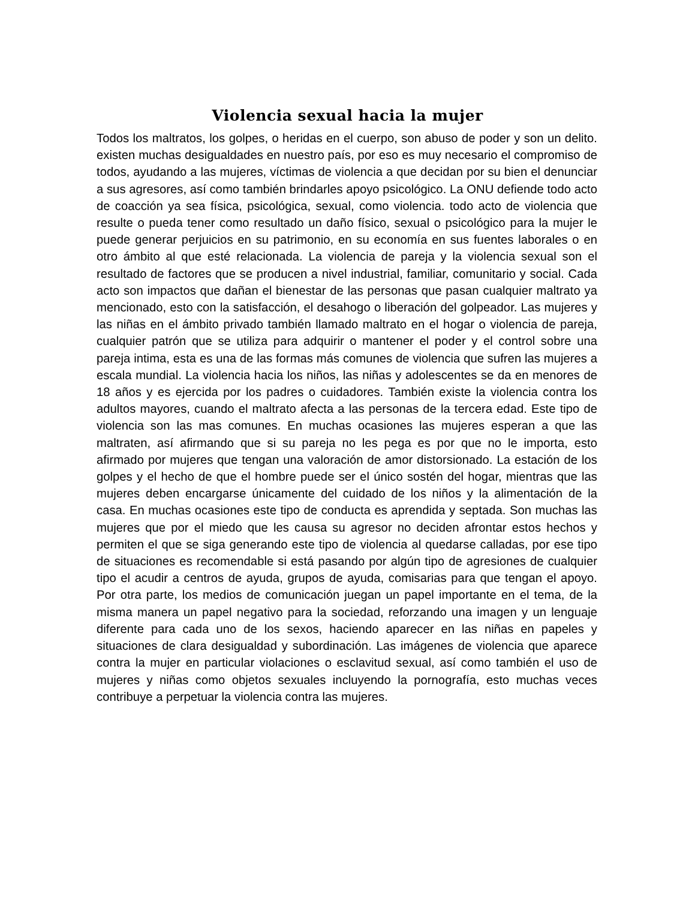Violencia sexual hacia la mujer
Todos los maltratos, los golpes, o heridas en el cuerpo, son abuso de poder y son un delito. existen muchas desigualdades en nuestro país, por eso es muy necesario el compromiso de todos, ayudando a las mujeres, víctimas de violencia a que decidan por su bien el denunciar a sus agresores, así como también brindarles apoyo psicológico. La ONU defiende todo acto de coacción ya sea física, psicológica, sexual, como violencia. todo acto de violencia que resulte o pueda tener como resultado un daño físico, sexual o psicológico para la mujer le puede generar perjuicios en su patrimonio, en su economía en sus fuentes laborales o en otro ámbito al que esté relacionada. La violencia de pareja y la violencia sexual son el resultado de factores que se producen a nivel industrial, familiar, comunitario y social. Cada acto son impactos que dañan el bienestar de las personas que pasan cualquier maltrato ya mencionado, esto con la satisfacción, el desahogo o liberación del golpeador. Las mujeres y las niñas en el ámbito privado también llamado maltrato en el hogar o violencia de pareja, cualquier patrón que se utiliza para adquirir o mantener el poder y el control sobre una pareja intima, esta es una de las formas más comunes de violencia que sufren las mujeres a escala mundial. La violencia hacia los niños, las niñas y adolescentes se da en menores de 18 años y es ejercida por los padres o cuidadores. También existe la violencia contra los adultos mayores, cuando el maltrato afecta a las personas de la tercera edad. Este tipo de violencia son las mas comunes. En muchas ocasiones las mujeres esperan a que las maltraten, así afirmando que si su pareja no les pega es por que no le importa, esto afirmado por mujeres que tengan una valoración de amor distorsionado. La estación de los golpes y el hecho de que el hombre puede ser el único sostén del hogar, mientras que las mujeres deben encargarse únicamente del cuidado de los niños y la alimentación de la casa. En muchas ocasiones este tipo de conducta es aprendida y septada. Son muchas las mujeres que por el miedo que les causa su agresor no deciden afrontar estos hechos y permiten el que se siga generando este tipo de violencia al quedarse calladas, por ese tipo de situaciones es recomendable si está pasando por algún tipo de agresiones de cualquier tipo el acudir a centros de ayuda, grupos de ayuda, comisarias para que tengan el apoyo. Por otra parte, los medios de comunicación juegan un papel importante en el tema, de la misma manera un papel negativo para la sociedad, reforzando una imagen y un lenguaje diferente para cada uno de los sexos, haciendo aparecer en las niñas en papeles y situaciones de clara desigualdad y subordinación. Las imágenes de violencia que aparece contra la mujer en particular violaciones o esclavitud sexual, así como también el uso de mujeres y niñas como objetos sexuales incluyendo la pornografía, esto muchas veces contribuye a perpetuar la violencia contra las mujeres.